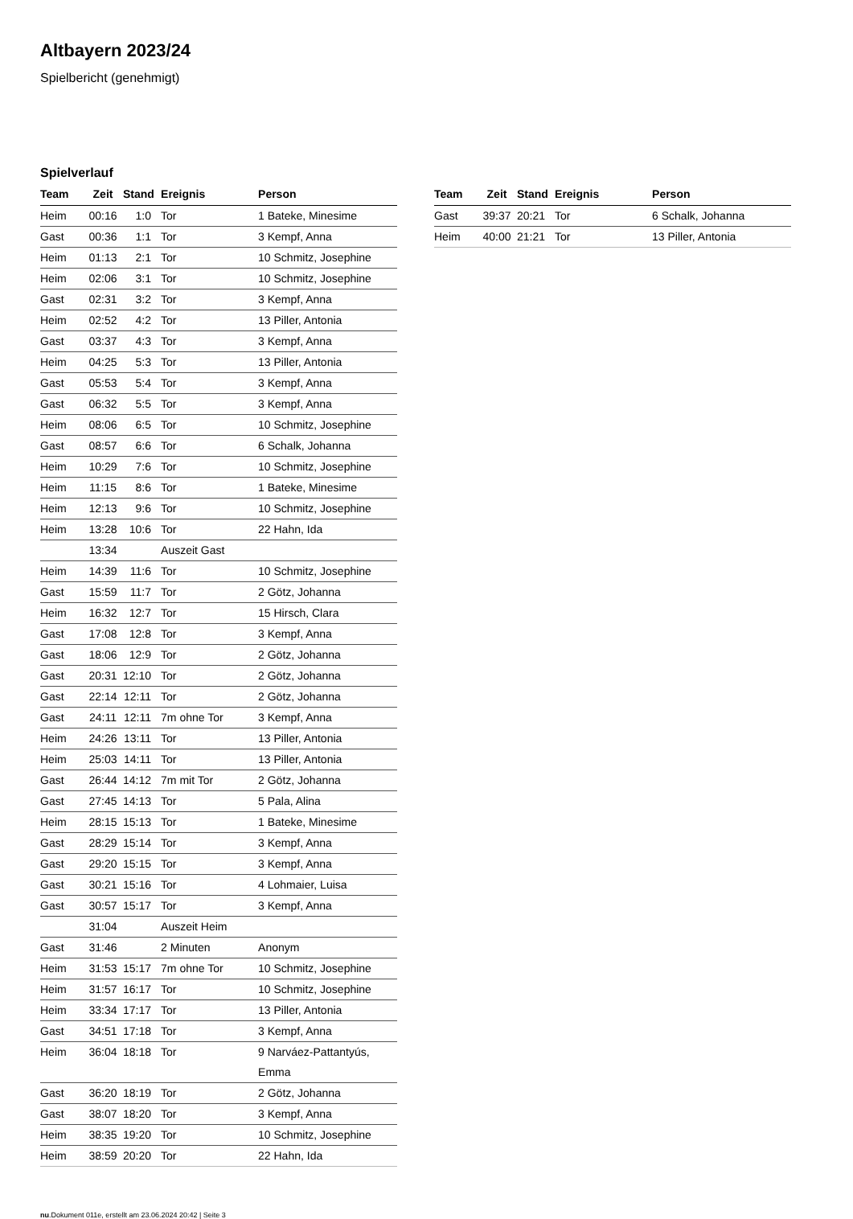Altbayern 2023/24
Spielbericht (genehmigt)
Spielverlauf
| Team | Zeit | Stand | Ereignis | Person |
| --- | --- | --- | --- | --- |
| Heim | 00:16 | 1:0 | Tor | 1 Bateke, Minesime |
| Gast | 00:36 | 1:1 | Tor | 3 Kempf, Anna |
| Heim | 01:13 | 2:1 | Tor | 10 Schmitz, Josephine |
| Heim | 02:06 | 3:1 | Tor | 10 Schmitz, Josephine |
| Gast | 02:31 | 3:2 | Tor | 3 Kempf, Anna |
| Heim | 02:52 | 4:2 | Tor | 13 Piller, Antonia |
| Gast | 03:37 | 4:3 | Tor | 3 Kempf, Anna |
| Heim | 04:25 | 5:3 | Tor | 13 Piller, Antonia |
| Gast | 05:53 | 5:4 | Tor | 3 Kempf, Anna |
| Gast | 06:32 | 5:5 | Tor | 3 Kempf, Anna |
| Heim | 08:06 | 6:5 | Tor | 10 Schmitz, Josephine |
| Gast | 08:57 | 6:6 | Tor | 6 Schalk, Johanna |
| Heim | 10:29 | 7:6 | Tor | 10 Schmitz, Josephine |
| Heim | 11:15 | 8:6 | Tor | 1 Bateke, Minesime |
| Heim | 12:13 | 9:6 | Tor | 10 Schmitz, Josephine |
| Heim | 13:28 | 10:6 | Tor | 22 Hahn, Ida |
| | 13:34 | | Auszeit Gast | |
| Heim | 14:39 | 11:6 | Tor | 10 Schmitz, Josephine |
| Gast | 15:59 | 11:7 | Tor | 2 Götz, Johanna |
| Heim | 16:32 | 12:7 | Tor | 15 Hirsch, Clara |
| Gast | 17:08 | 12:8 | Tor | 3 Kempf, Anna |
| Gast | 18:06 | 12:9 | Tor | 2 Götz, Johanna |
| Gast | 20:31 | 12:10 | Tor | 2 Götz, Johanna |
| Gast | 22:14 | 12:11 | Tor | 2 Götz, Johanna |
| Gast | 24:11 | 12:11 | 7m ohne Tor | 3 Kempf, Anna |
| Heim | 24:26 | 13:11 | Tor | 13 Piller, Antonia |
| Heim | 25:03 | 14:11 | Tor | 13 Piller, Antonia |
| Gast | 26:44 | 14:12 | 7m mit Tor | 2 Götz, Johanna |
| Gast | 27:45 | 14:13 | Tor | 5 Pala, Alina |
| Heim | 28:15 | 15:13 | Tor | 1 Bateke, Minesime |
| Gast | 28:29 | 15:14 | Tor | 3 Kempf, Anna |
| Gast | 29:20 | 15:15 | Tor | 3 Kempf, Anna |
| Gast | 30:21 | 15:16 | Tor | 4 Lohmaier, Luisa |
| Gast | 30:57 | 15:17 | Tor | 3 Kempf, Anna |
| | 31:04 | | Auszeit Heim | |
| Gast | 31:46 | | 2 Minuten | Anonym |
| Heim | 31:53 | 15:17 | 7m ohne Tor | 10 Schmitz, Josephine |
| Heim | 31:57 | 16:17 | Tor | 10 Schmitz, Josephine |
| Heim | 33:34 | 17:17 | Tor | 13 Piller, Antonia |
| Gast | 34:51 | 17:18 | Tor | 3 Kempf, Anna |
| Heim | 36:04 | 18:18 | Tor | 9 Narváez-Pattantyús, Emma |
| Gast | 36:20 | 18:19 | Tor | 2 Götz, Johanna |
| Gast | 38:07 | 18:20 | Tor | 3 Kempf, Anna |
| Heim | 38:35 | 19:20 | Tor | 10 Schmitz, Josephine |
| Heim | 38:59 | 20:20 | Tor | 22 Hahn, Ida |
| Team | Zeit | Stand | Ereignis | Person |
| --- | --- | --- | --- | --- |
| Gast | 39:37 | 20:21 | Tor | 6 Schalk, Johanna |
| Heim | 40:00 | 21:21 | Tor | 13 Piller, Antonia |
nu.Dokument 011e, erstellt am 23.06.2024 20:42 | Seite 3